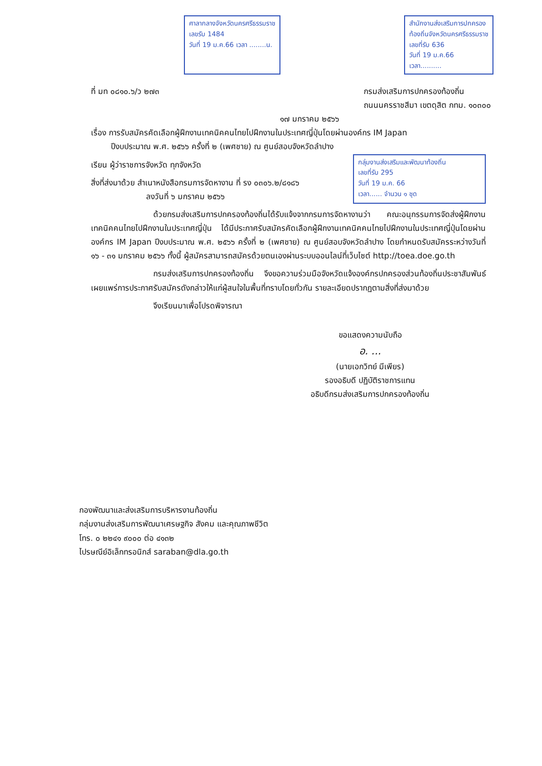ศาลากลางจังหวัดนครศรีธรรมราช
เลขรับ 1484
วันที่ 19 ม.ค.66 เวลา ........น.
สำนักงานส่งเสริมการปกครอง
ท้องถิ่นจังหวัดนครศรีธรรมราช
เลขที่รับ 636
วันที่ 19 ม.ค.66
เวลา..........
ที่ มท ๐๘๑๐.๖/ว ๒๗๓ กรมส่งเสริมการปกครองท้องถิ่น
ถนนนครราชสีมา เขตดุสิต กทม. ๑๐๓๐๐
๑๗ มกราคม ๒๕๖๖
เรื่อง การรับสมัครคัดเลือกผู้ฝึกงานเทคนิคคนไทยไปฝึกงานในประเทศญี่ปุ่นโดยผ่านองค์กร IM Japan
ปีงบประมาณ พ.ศ. ๒๕๖๖ ครั้งที่ ๒ (เพศชาย) ณ ศูนย์สอบจังหวัดลำปาง
เรียน ผู้ว่าราชการจังหวัด ทุกจังหวัด
สิ่งที่ส่งมาด้วย สำเนาหนังสือกรมการจัดหางาน ที่ รง ๐๓๐๖.๒/๘๑๘๖
ลงวันที่ ๖ มกราคม ๒๕๖๖
กลุ่มงานส่งเสริมและพัฒนาท้องถิ่น
เลขที่รับ 295
วันที่ 19 ม.ค. 66
เวลา...... จำนวน ๑ ชุด
ด้วยกรมส่งเสริมการปกครองท้องถิ่นได้รับแจ้งจากกรมการจัดหางานว่า คณะอนุกรรมการจัดส่งผู้ฝึกงานเทคนิคคนไทยไปฝึกงานในประเทศญี่ปุ่น ได้มีประกาศรับสมัครคัดเลือกผู้ฝึกงานเทคนิคคนไทยไปฝึกงานในประเทศญี่ปุ่นโดยผ่านองค์กร IM Japan ปีงบประมาณ พ.ศ. ๒๕๖๖ ครั้งที่ ๒ (เพศชาย) ณ ศูนย์สอบจังหวัดลำปาง โดยกำหนดรับสมัครระหว่างวันที่ ๑๖ - ๓๑ มกราคม ๒๕๖๖ ทั้งนี้ ผู้สมัครสามารถสมัครด้วยตนเองผ่านระบบออนไลน์ที่เว็บไซต์ http://toea.doe.go.th
กรมส่งเสริมการปกครองท้องถิ่น จึงขอความร่วมมือจังหวัดแจ้งองค์กรปกครองส่วนท้องถิ่นประชาสัมพันธ์เผยแพร่การประกาศรับสมัครดังกล่าวให้แก่ผู้สนใจในพื้นที่ทราบโดยทั่วกัน รายละเอียดปรากฏตามสิ่งที่ส่งมาด้วย
จึงเรียนมาเพื่อโปรดพิจารณา
ขอแสดงความนับถือ
อ. ...
(นายเอกวิทย์ มีเพียร)
รองอธิบดี ปฏิบัติราชการแทน
อธิบดีกรมส่งเสริมการปกครองท้องถิ่น
กองพัฒนาและส่งเสริมการบริหารงานท้องถิ่น
กลุ่มงานส่งเสริมการพัฒนาเศรษฐกิจ สังคม และคุณภาพชีวิต
โทร. ๐ ๒๒๔๑ ๙๐๐๐ ต่อ ๔๑๓๒
ไปรษณีย์อิเล็กทรอนิกส์ saraban@dla.go.th